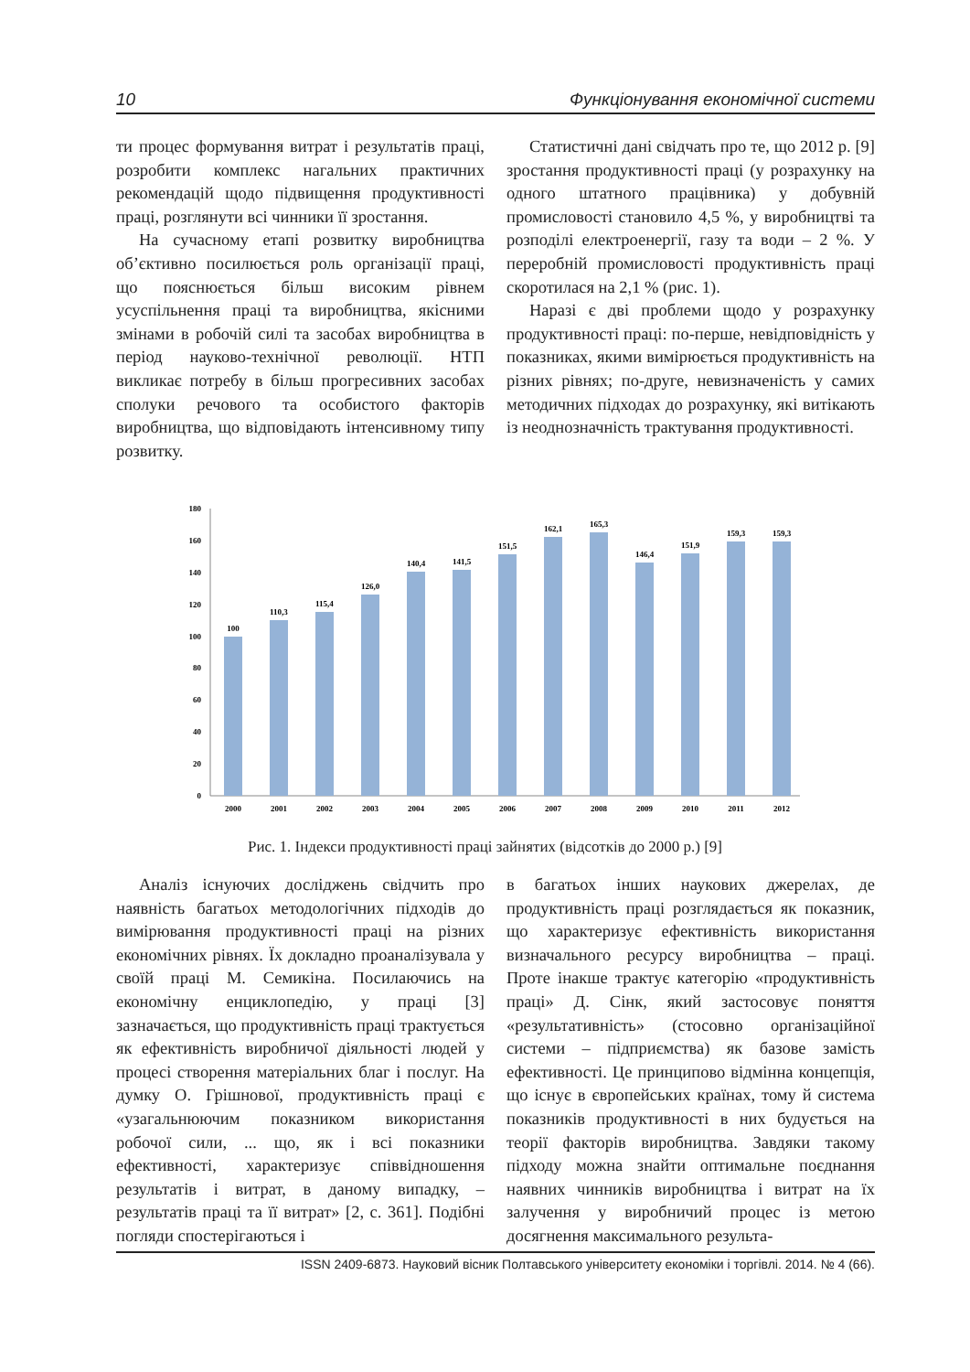10 Функціонування економічної системи
ти процес формування витрат і результатів праці, розробити комплекс нагальних практичних рекомендацій щодо підвищення продуктивності праці, розглянути всі чинники її зростання.
На сучасному етапі розвитку виробництва об’єктивно посилюється роль організації праці, що пояснюється більш високим рівнем усуспільнення праці та виробництва, якісними змінами в робочій силі та засобах виробництва в період науково-технічної революції. НТП викликає потребу в більш прогресивних засобах сполуки речового та особистого факторів виробництва, що відповідають інтенсивному типу розвитку.
Статистичні дані свідчать про те, що 2012 р. [9] зростання продуктивності праці (у розрахунку на одного штатного працівника) у добувній промисловості становило 4,5 %, у виробництві та розподілі електроенергії, газу та води – 2 %. У переробній промисловості продуктивність праці скоротилася на 2,1 % (рис. 1).
Наразі є дві проблеми щодо у розрахунку продуктивності праці: по-перше, невідповідність у показниках, якими вимірюється продуктивність на різних рівнях; по-друге, невизначеність у самих методичних підходах до розрахунку, які витікають із неоднозначність трактування продуктивності.
0
20
40
60
80
100
120
140
160
180
100
110,3
115,4
126,0
140,4
141,5
151,5
162,1
165,3
146,4
151,9
159,3
159,3
2000
2001
2002
2003
2004
2005
2006
2007
2008
2009
2010
2011
2012
Рис. 1. Індекси продуктивності праці зайнятих (відсотків до 2000 р.) [9]
Аналіз існуючих досліджень свідчить про наявність багатьох методологічних підходів до вимірювання продуктивності праці на різних економічних рівнях. Їх докладно проаналізувала у своїй праці М. Семикіна. Посилаючись на економічну енциклопедію, у праці [3] зазначається, що продуктивність праці трактується як ефективність виробничої діяльності людей у процесі створення матеріальних благ і послуг. На думку О. Грішнової, продуктивність праці є «узагальнюючим показником використання робочої сили, ... що, як і всі показники ефективності, характеризує співвідношення результатів і витрат, в даному випадку, – результатів праці та її витрат» [2, с. 361]. Подібні погляди спостерігаються і
в багатьох інших наукових джерелах, де продуктивність праці розглядається як показник, що характеризує ефективність використання визначального ресурсу виробництва – праці. Проте інакше трактує категорію «продуктивність праці» Д. Сінк, який застосовує поняття «результативність» (стосовно організаційної системи – підприємства) як базове замість ефективності. Це принципово відмінна концепція, що існує в європейських країнах, тому й система показників продуктивності в них будується на теорії факторів виробництва. Завдяки такому підходу можна знайти оптимальне поєднання наявних чинників виробництва і витрат на їх залучення у виробничий процес із метою досягнення максимального результа-
ISSN 2409-6873. Науковий вісник Полтавського університету економіки і торгівлі. 2014. № 4 (66).